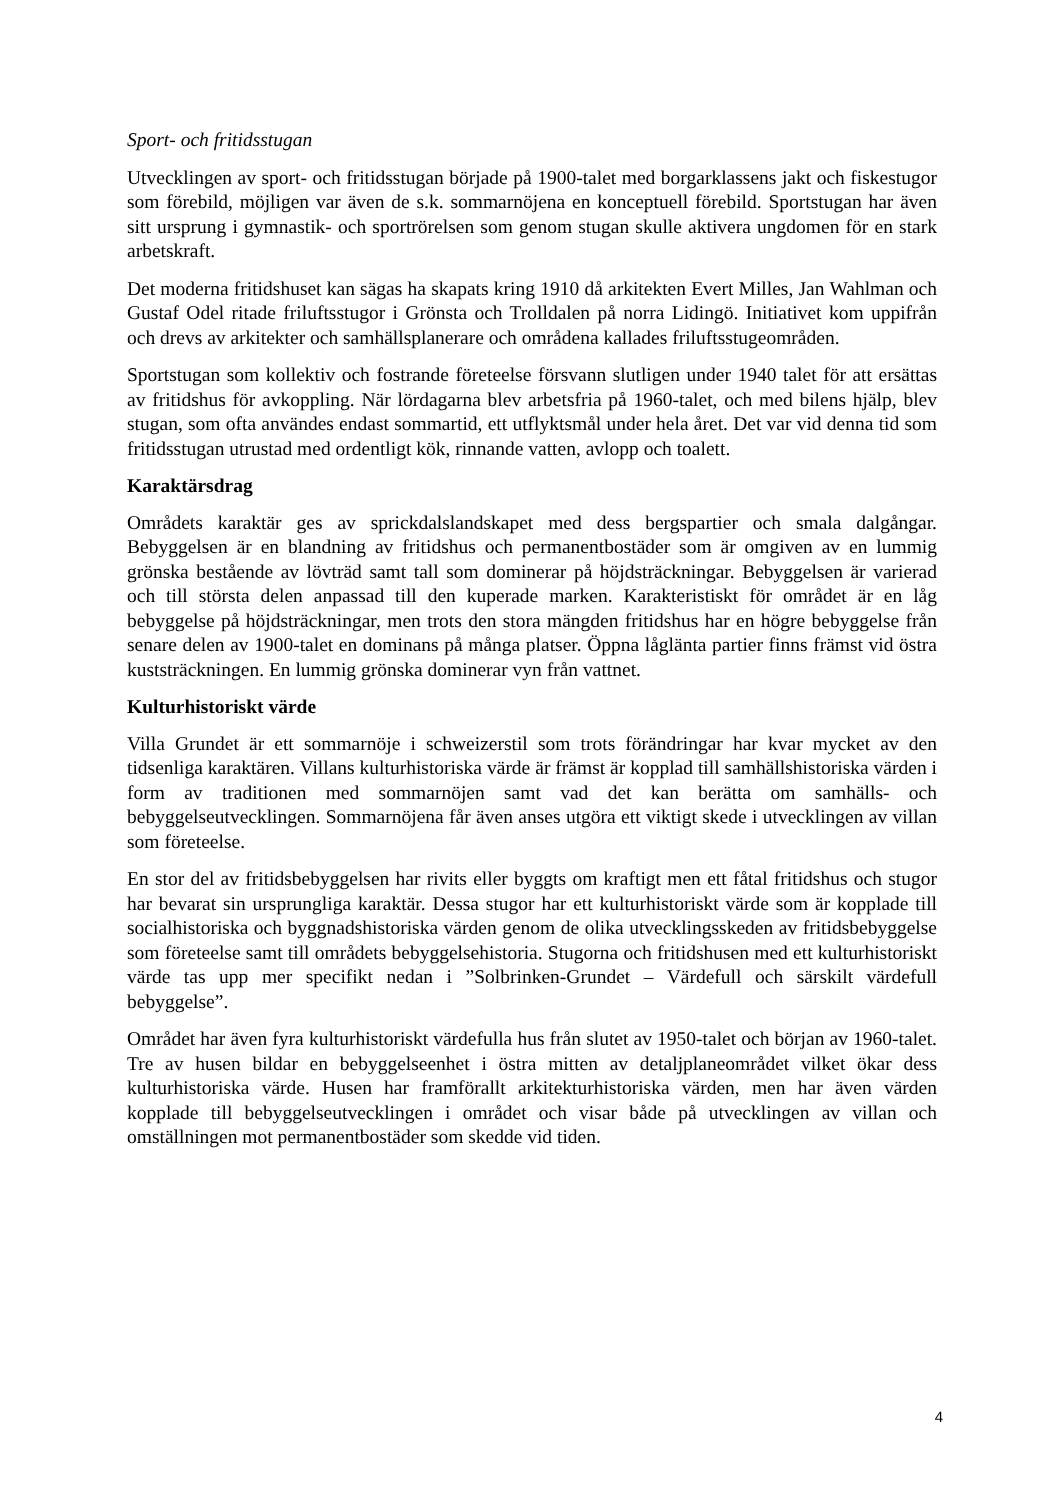Sport- och fritidsstugan
Utvecklingen av sport- och fritidsstugan började på 1900-talet med borgarklassens jakt och fiskestugor som förebild, möjligen var även de s.k. sommarnöjena en konceptuell förebild. Sportstugan har även sitt ursprung i gymnastik- och sportrörelsen som genom stugan skulle aktivera ungdomen för en stark arbetskraft.
Det moderna fritidshuset kan sägas ha skapats kring 1910 då arkitekten Evert Milles, Jan Wahlman och Gustaf Odel ritade friluftsstugor i Grönsta och Trolldalen på norra Lidingö. Initiativet kom uppifrån och drevs av arkitekter och samhällsplanerare och områdena kallades friluftsstugeområden.
Sportstugan som kollektiv och fostrande företeelse försvann slutligen under 1940 talet för att ersättas av fritidshus för avkoppling. När lördagarna blev arbetsfria på 1960-talet, och med bilens hjälp, blev stugan, som ofta användes endast sommartid, ett utflyktsmål under hela året. Det var vid denna tid som fritidsstugan utrustad med ordentligt kök, rinnande vatten, avlopp och toalett.
Karaktärsdrag
Områdets karaktär ges av sprickdalslandskapet med dess bergspartier och smala dalgångar. Bebyggelsen är en blandning av fritidshus och permanentbostäder som är omgiven av en lummig grönska bestående av lövträd samt tall som dominerar på höjdsträckningar. Bebyggelsen är varierad och till största delen anpassad till den kuperade marken. Karakteristiskt för området är en låg bebyggelse på höjdsträckningar, men trots den stora mängden fritidshus har en högre bebyggelse från senare delen av 1900-talet en dominans på många platser. Öppna låglänta partier finns främst vid östra kuststräckningen. En lummig grönska dominerar vyn från vattnet.
Kulturhistoriskt värde
Villa Grundet är ett sommarnöje i schweizerstil som trots förändringar har kvar mycket av den tidsenliga karaktären. Villans kulturhistoriska värde är främst är kopplad till samhällshistoriska värden i form av traditionen med sommarnöjen samt vad det kan berätta om samhälls- och bebyggelseutvecklingen. Sommarnöjena får även anses utgöra ett viktigt skede i utvecklingen av villan som företeelse.
En stor del av fritidsbebyggelsen har rivits eller byggts om kraftigt men ett fåtal fritidshus och stugor har bevarat sin ursprungliga karaktär. Dessa stugor har ett kulturhistoriskt värde som är kopplade till socialhistoriska och byggnadshistoriska värden genom de olika utvecklingsskeden av fritidsbebyggelse som företeelse samt till områdets bebyggelsehistoria. Stugorna och fritidshusen med ett kulturhistoriskt värde tas upp mer specifikt nedan i ”Solbrinken-Grundet – Värdefull och särskilt värdefull bebyggelse”.
Området har även fyra kulturhistoriskt värdefulla hus från slutet av 1950-talet och början av 1960-talet. Tre av husen bildar en bebyggelseenhet i östra mitten av detaljplaneområdet vilket ökar dess kulturhistoriska värde. Husen har framförallt arkitekturhistoriska värden, men har även värden kopplade till bebyggelseutvecklingen i området och visar både på utvecklingen av villan och omställningen mot permanentbostäder som skedde vid tiden.
4